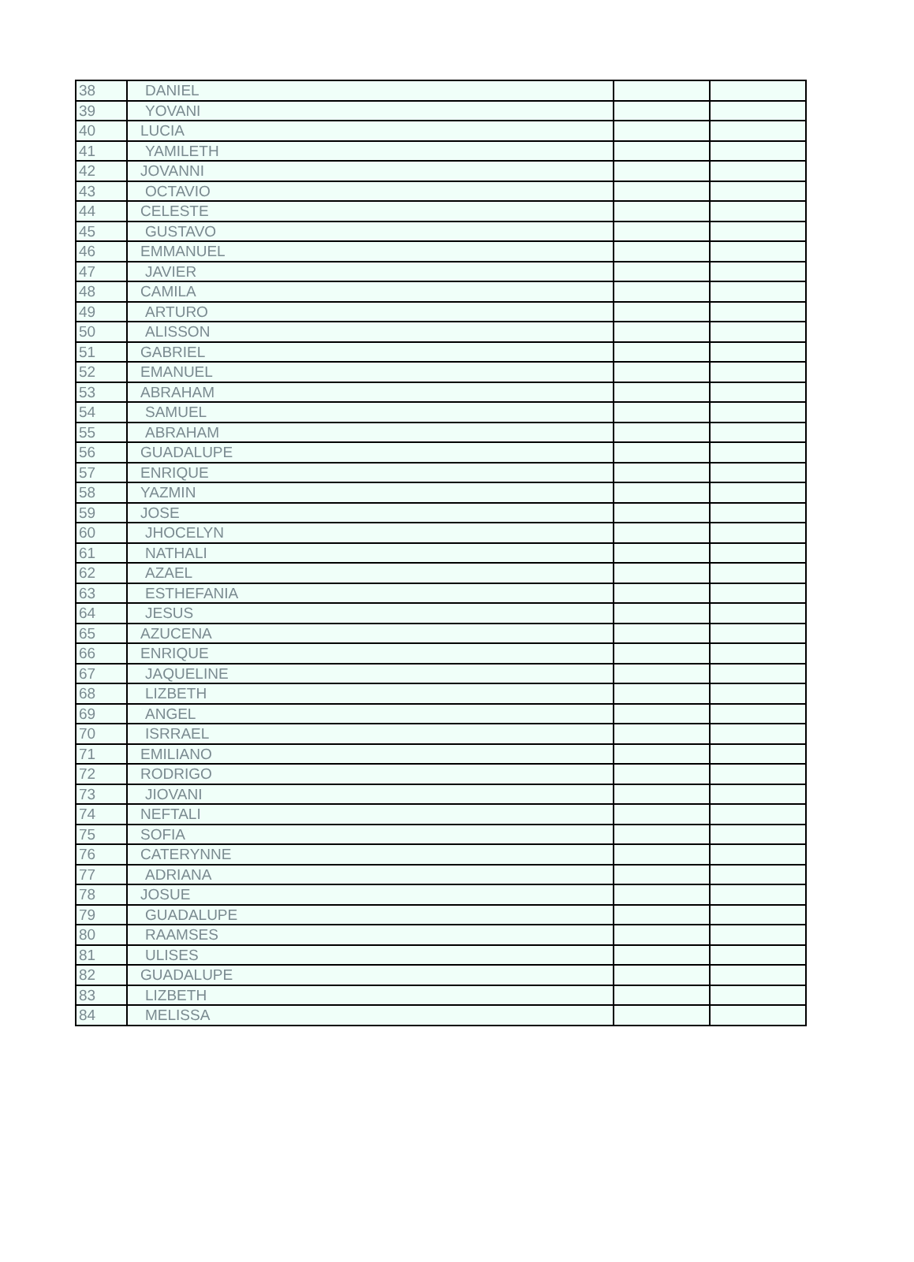| 38 | DANIEL | | |
| 39 | YOVANI | | |
| 40 | LUCIA | | |
| 41 | YAMILETH | | |
| 42 | JOVANNI | | |
| 43 | OCTAVIO | | |
| 44 | CELESTE | | |
| 45 | GUSTAVO | | |
| 46 | EMMANUEL | | |
| 47 | JAVIER | | |
| 48 | CAMILA | | |
| 49 | ARTURO | | |
| 50 | ALISSON | | |
| 51 | GABRIEL | | |
| 52 | EMANUEL | | |
| 53 | ABRAHAM | | |
| 54 | SAMUEL | | |
| 55 | ABRAHAM | | |
| 56 | GUADALUPE | | |
| 57 | ENRIQUE | | |
| 58 | YAZMIN | | |
| 59 | JOSE | | |
| 60 | JHOCELYN | | |
| 61 | NATHALI | | |
| 62 | AZAEL | | |
| 63 | ESTHEFANIA | | |
| 64 | JESUS | | |
| 65 | AZUCENA | | |
| 66 | ENRIQUE | | |
| 67 | JAQUELINE | | |
| 68 | LIZBETH | | |
| 69 | ANGEL | | |
| 70 | ISRRAEL | | |
| 71 | EMILIANO | | |
| 72 | RODRIGO | | |
| 73 | JIOVANI | | |
| 74 | NEFTALI | | |
| 75 | SOFIA | | |
| 76 | CATERYNNE | | |
| 77 | ADRIANA | | |
| 78 | JOSUE | | |
| 79 | GUADALUPE | | |
| 80 | RAAMSES | | |
| 81 | ULISES | | |
| 82 | GUADALUPE | | |
| 83 | LIZBETH | | |
| 84 | MELISSA | | |